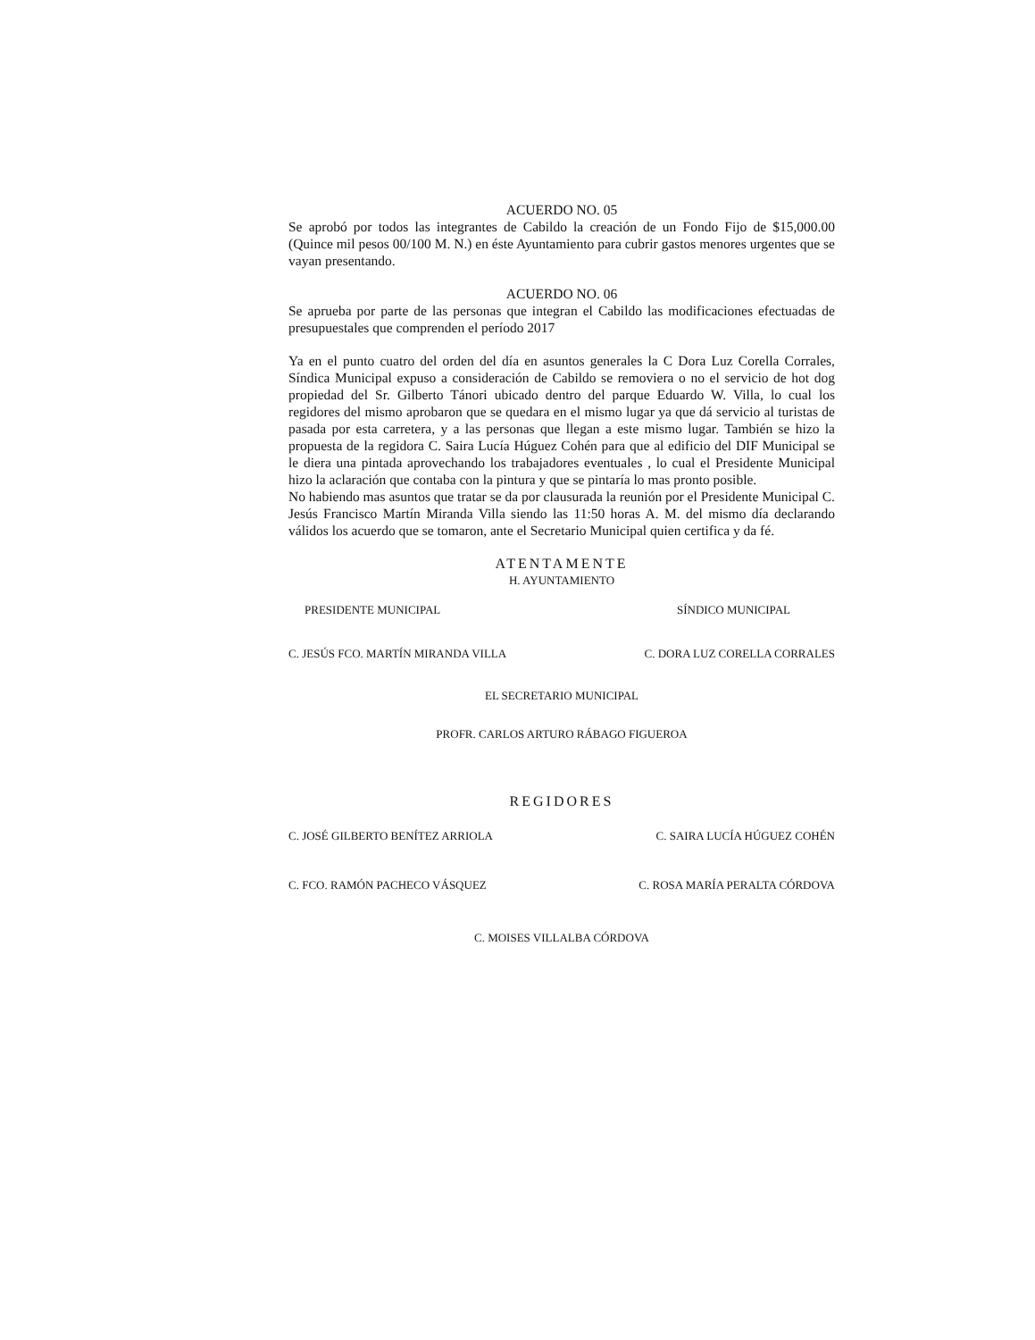ACUERDO NO. 05
Se aprobó por todos las integrantes de Cabildo la creación de un Fondo Fijo de $15,000.00 (Quince mil pesos 00/100 M. N.) en éste Ayuntamiento para cubrir gastos menores urgentes que se vayan presentando.
ACUERDO NO. 06
Se aprueba por parte de las personas que integran el Cabildo las modificaciones efectuadas de presupuestales que comprenden el período 2017
Ya en el punto cuatro del orden del día en asuntos generales la C Dora Luz Corella Corrales, Síndica Municipal expuso a consideración de Cabildo se removiera o no el servicio de hot dog propiedad del Sr. Gilberto Tánori ubicado dentro del parque Eduardo W. Villa, lo cual los regidores del mismo aprobaron que se quedara en el mismo lugar ya que dá servicio al turistas de pasada por esta carretera, y a las personas que llegan a este mismo lugar. También se hizo la propuesta de la regidora C. Saira Lucía Húguez Cohén para que al edificio del DIF Municipal se le diera una pintada aprovechando los trabajadores eventuales , lo cual el Presidente Municipal hizo la aclaración que contaba con la pintura y que se pintaría lo mas pronto posible.
No habiendo mas asuntos que tratar se da por clausurada la reunión por el Presidente Municipal C. Jesús Francisco Martín Miranda Villa siendo las 11:50 horas A. M. del mismo día declarando válidos los acuerdo que se tomaron, ante el Secretario Municipal quien certifica y da fé.
ATENTAMENTE
H. AYUNTAMIENTO
PRESIDENTE MUNICIPAL SÍNDICO MUNICIPAL
C. JESÚS FCO. MARTÍN MIRANDA VILLA C. DORA LUZ CORELLA CORRALES
EL SECRETARIO MUNICIPAL
PROFR. CARLOS ARTURO RÁBAGO FIGUEROA
REGIDORES
C. JOSÉ GILBERTO BENÍTEZ ARRIOLA C. SAIRA LUCÍA HÚGUEZ COHÉN
C. FCO. RAMÓN PACHECO VÁSQUEZ C. ROSA MARÍA PERALTA CÓRDOVA
C. MOISES VILLALBA CÓRDOVA